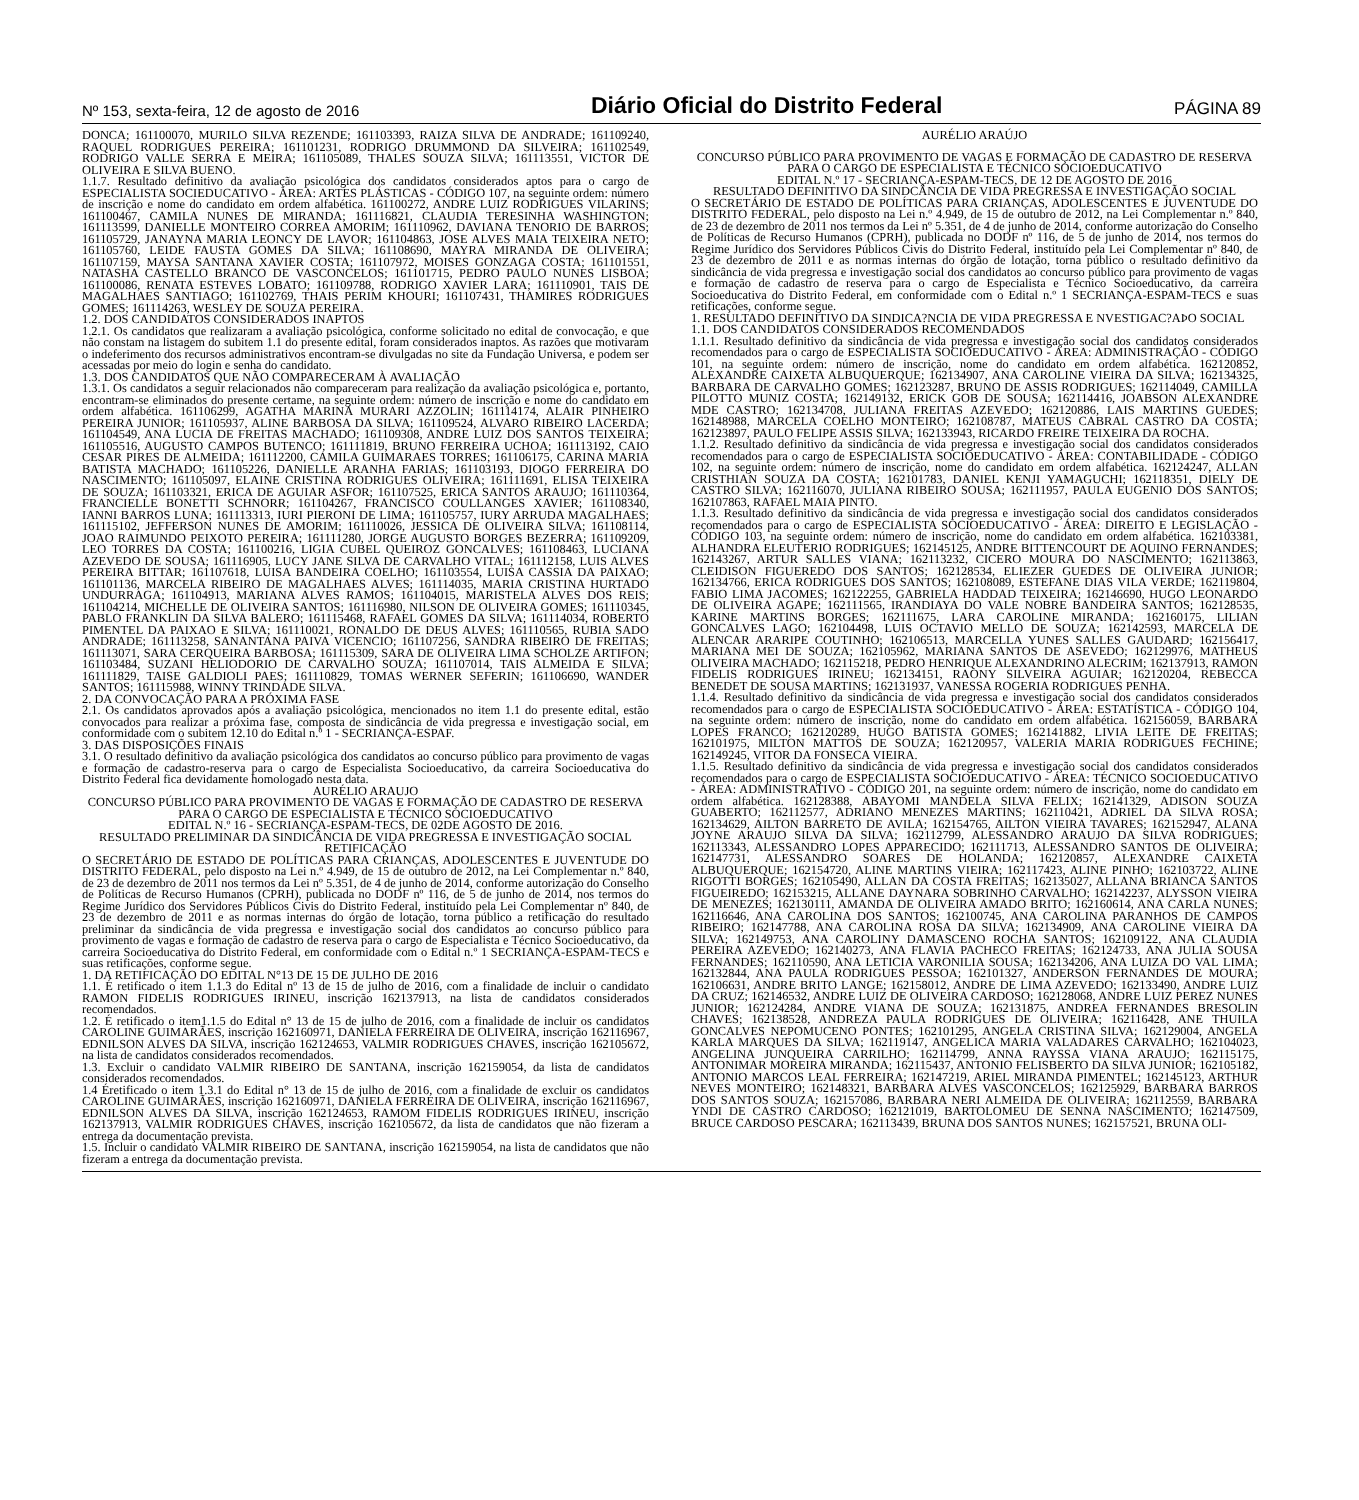Nº 153, sexta-feira, 12 de agosto de 2016 Diário Oficial do Distrito Federal PÁGINA 89
DONCA; 161100070, MURILO SILVA REZENDE; 161103393, RAIZA SILVA DE ANDRADE; 161109240, RAQUEL RODRIGUES PEREIRA; 161101231, RODRIGO DRUMMOND DA SILVEIRA; 161102549, RODRIGO VALLE SERRA E MEIRA; 161105089, THALES SOUZA SILVA; 161113551, VICTOR DE OLIVEIRA E SILVA BUENO.
1.1.7. Resultado definitivo da avaliação psicológica dos candidatos considerados aptos para o cargo de ESPECIALISTA SOCIEDUCATIVO - ÁREA: ARTES PLÁSTICAS - CÓDIGO 107, na seguinte ordem: número de inscrição e nome do candidato em ordem alfabética. 161100272, ANDRE LUIZ RODRIGUES VILARINS; 161100467, CAMILA NUNES DE MIRANDA; 161116821, CLAUDIA TERESINHA WASHINGTON; 161113599, DANIELLE MONTEIRO CORREA AMORIM; 161110962, DAVIANA TENORIO DE BARROS; 161105729, JANAYNA MARIA LEONCY DE LAVOR; 161104863, JOSE ALVES MAIA TEIXEIRA NETO; 161105760, LEIDE FAUSTA GOMES DA SILVA; 161108690, MAYRA MIRANDA DE OLIVEIRA; 161107159, MAYSA SANTANA XAVIER COSTA; 161107972, MOISES GONZAGA COSTA; 161101551, NATASHA CASTELLO BRANCO DE VASCONCELOS; 161101715, PEDRO PAULO NUNES LISBOA; 161100086, RENATA ESTEVES LOBATO; 161109788, RODRIGO XAVIER LARA; 161110901, TAIS DE MAGALHAES SANTIAGO; 161102769, THAIS PERIM KHOURI; 161107431, THAMIRES RODRIGUES GOMES; 161114263, WESLEY DE SOUZA PEREIRA.
1.2. DOS CANDIDATOS CONSIDERADOS INAPTOS
1.2.1. Os candidatos que realizaram a avaliação psicológica, conforme solicitado no edital de convocação, e que não constam na listagem do subitem 1.1 do presente edital, foram considerados inaptos. As razões que motivaram o indeferimento dos recursos administrativos encontram-se divulgadas no site da Fundação Universa, e podem ser acessadas por meio do login e senha do candidato.
1.3. DOS CANDIDATOS QUE NÃO COMPARECERAM À AVALIAÇÃO
1.3.1. Os candidatos a seguir relacionados não compareceram para realização da avaliação psicológica e, portanto, encontram-se eliminados do presente certame, na seguinte ordem: número de inscrição e nome do candidato em ordem alfabética. 161106299, AGATHA MARINA MURARI AZZOLIN; 161114174, ALAIR PINHEIRO PEREIRA JUNIOR; 161105937, ALINE BARBOSA DA SILVA; 161109524, ALVARO RIBEIRO LACERDA; 161104549, ANA LUCIA DE FREITAS MACHADO; 161109308, ANDRE LUIZ DOS SANTOS TEIXEIRA; 161105516, AUGUSTO CAMPOS BUTENCO; 161111819, BRUNO FERREIRA UCHOA; 161113192, CAIO CESAR PIRES DE ALMEIDA; 161112200, CAMILA GUIMARAES TORRES; 161106175, CARINA MARIA BATISTA MACHADO; 161105226, DANIELLE ARANHA FARIAS; 161103193, DIOGO FERREIRA DO NASCIMENTO; 161105097, ELAINE CRISTINA RODRIGUES OLIVEIRA; 161111691, ELISA TEIXEIRA DE SOUZA; 161103321, ERICA DE AGUIAR ASFOR; 161107525, ERICA SANTOS ARAUJO; 161110364, FRANCIELLE BONETTI SCHNORR; 161104267, FRANCISCO COULLANGES XAVIER; 161108340, IANNI BARROS LUNA; 161113313, IURI PIERONI DE LIMA; 161105757, IURY ARRUDA MAGALHAES; 161115102, JEFFERSON NUNES DE AMORIM; 161110026, JESSICA DE OLIVEIRA SILVA; 161108114, JOAO RAIMUNDO PEIXOTO PEREIRA; 161111280, JORGE AUGUSTO BORGES BEZERRA; 161109209, LEO TORRES DA COSTA; 161100216, LIGIA CUBEL QUEIROZ GONCALVES; 161108463, LUCIANA AZEVEDO DE SOUSA; 161116905, LUCY JANE SILVA DE CARVALHO VITAL; 161112158, LUIS ALVES PEREIRA BITTAR; 161107618, LUISA BANDEIRA COELHO; 161103554, LUISA CASSIA DA PAIXAO; 161101136, MARCELA RIBEIRO DE MAGALHAES ALVES; 161114035, MARIA CRISTINA HURTADO UNDURRAGA; 161104913, MARIANA ALVES RAMOS; 161104015, MARISTELA ALVES DOS REIS; 161104214, MICHELLE DE OLIVEIRA SANTOS; 161116980, NILSON DE OLIVEIRA GOMES; 161110345, PABLO FRANKLIN DA SILVA BALERO; 161115468, RAFAEL GOMES DA SILVA; 161114034, ROBERTO PIMENTEL DA PAIXAO E SILVA; 161110021, RONALDO DE DEUS ALVES; 161110565, RUBIA SADO ANDRADE; 161113258, SANANTANA PAIVA VICENCIO; 161107256, SANDRA RIBEIRO DE FREITAS; 161113071, SARA CERQUEIRA BARBOSA; 161115309, SARA DE OLIVEIRA LIMA SCHOLZE ARTIFON; 161103484, SUZANI HELIODORIO DE CARVALHO SOUZA; 161107014, TAIS ALMEIDA E SILVA; 161111829, TAISE GALDIOLI PAES; 161110829, TOMAS WERNER SEFERIN; 161106690, WANDER SANTOS; 161115988, WINNY TRINDADE SILVA.
2. DA CONVOCAÇÃO PARA A PRÓXIMA FASE
2.1. Os candidatos aprovados após a avaliação psicológica, mencionados no item 1.1 do presente edital, estão convocados para realizar a próxima fase, composta de sindicância de vida pregressa e investigação social, em conformidade com o subitem 12.10 do Edital n.º 1 - SECRIANÇA-ESPAF.
3. DAS DISPOSIÇÕES FINAIS
3.1. O resultado definitivo da avaliação psicológica dos candidatos ao concurso público para provimento de vagas e formação de cadastro-reserva para o cargo de Especialista Socioeducativo, da carreira Socioeducativa do Distrito Federal fica devidamente homologado nesta data.
AURÉLIO ARAUJO
CONCURSO PÚBLICO PARA PROVIMENTO DE VAGAS E FORMAÇÃO DE CADASTRO DE RESERVA PARA O CARGO DE ESPECIALISTA E TÉCNICO SOCIOEDUCATIVO
EDITAL N.º 16 - SECRIANÇA-ESPAM-TECS, DE 02DE AGOSTO DE 2016.
RESULTADO PRELIMINAR DA SINDICÂNCIA DE VIDA PREGRESSA E INVESTIGAÇÃO SOCIAL
RETIFICAÇÃO
O SECRETÁRIO DE ESTADO DE POLÍTICAS PARA CRIANÇAS, ADOLESCENTES E JUVENTUDE DO DISTRITO FEDERAL, pelo disposto na Lei n.º 4.949, de 15 de outubro de 2012, na Lei Complementar n.º 840, de 23 de dezembro de 2011 nos termos da Lei nº 5.351, de 4 de junho de 2014, conforme autorização do Conselho de Políticas de Recurso Humanos (CPRH), publicada no DODF nº 116, de 5 de junho de 2014, nos termos do Regime Jurídico dos Servidores Públicos Civis do Distrito Federal, instituído pela Lei Complementar nº 840, de 23 de dezembro de 2011 e as normas internas do órgão de lotação, torna público a retificação do resultado preliminar da sindicância de vida pregressa e investigação social dos candidatos ao concurso público para provimento de vagas e formação de cadastro de reserva para o cargo de Especialista e Técnico Socioeducativo, da carreira Socioeducativa do Distrito Federal, em conformidade com o Edital n.º 1 SECRIANÇA-ESPAM-TECS e suas retificações, conforme segue.
1. DA RETIFICAÇÃO DO EDITAL N°13 DE 15 DE JULHO DE 2016
1.1. É retificado o item 1.1.3 do Edital nº 13 de 15 de julho de 2016, com a finalidade de incluir o candidato RAMON FIDELIS RODRIGUES IRINEU, inscrição 162137913, na lista de candidatos considerados recomendados.
1.2. É retificado o item1.1.5 do Edital n° 13 de 15 de julho de 2016, com a finalidade de incluir os candidatos CAROLINE GUIMARÃES, inscrição 162160971, DANIELA FERREIRA DE OLIVEIRA, inscrição 162116967, EDNILSON ALVES DA SILVA, inscrição 162124653, VALMIR RODRIGUES CHAVES, inscrição 162105672, na lista de candidatos considerados recomendados.
1.3. Excluir o candidato VALMIR RIBEIRO DE SANTANA, inscrição 162159054, da lista de candidatos considerados recomendados.
1.4 Éretificado o item 1.3.1 do Edital n° 13 de 15 de julho de 2016, com a finalidade de excluir os candidatos CAROLINE GUIMARÃES, inscrição 162160971, DANIELA FERREIRA DE OLIVEIRA, inscrição 162116967, EDNILSON ALVES DA SILVA, inscrição 162124653, RAMOM FIDELIS RODRIGUES IRINEU, inscrição 162137913, VALMIR RODRIGUES CHAVES, inscrição 162105672, da lista de candidatos que não fizeram a entrega da documentação prevista.
1.5. Incluir o candidato VALMIR RIBEIRO DE SANTANA, inscrição 162159054, na lista de candidatos que não fizeram a entrega da documentação prevista.
AURÉLIO ARAÚJO
CONCURSO PÚBLICO PARA PROVIMENTO DE VAGAS E FORMAÇÃO DE CADASTRO DE RESERVA PARA O CARGO DE ESPECIALISTA E TÉCNICO SOCIOEDUCATIVO
EDITAL N.º 17 - SECRIANÇA-ESPAM-TECS, DE 12 DE AGOSTO DE 2016
RESULTADO DEFINITIVO DA SINDCÂNCIA DE VIDA PREGRESSA E INVESTIGAÇÃO SOCIAL
O SECRETÁRIO DE ESTADO DE POLÍTICAS PARA CRIANÇAS, ADOLESCENTES E JUVENTUDE DO DISTRITO FEDERAL, pelo disposto na Lei n.º 4.949, de 15 de outubro de 2012, na Lei Complementar n.º 840, de 23 de dezembro de 2011 nos termos da Lei nº 5.351, de 4 de junho de 2014, conforme autorização do Conselho de Políticas de Recurso Humanos (CPRH), publicada no DODF nº 116, de 5 de junho de 2014, nos termos do Regime Jurídico dos Servidores Públicos Civis do Distrito Federal, instituído pela Lei Complementar nº 840, de 23 de dezembro de 2011 e as normas internas do órgão de lotação, torna público o resultado definitivo da sindicância de vida pregressa e investigação social dos candidatos ao concurso público para provimento de vagas e formação de cadastro de reserva para o cargo de Especialista e Técnico Socioeducativo, da carreira Socioeducativa do Distrito Federal, em conformidade com o Edital n.º 1 SECRIANÇA-ESPAM-TECS e suas retificações, conforme segue.
1. RESULTADO DEFINITIVO DA SINDICA?NCIA DE VIDA PREGRESSA E NVESTIGAC?AÞO SOCIAL
1.1. DOS CANDIDATOS CONSIDERADOS RECOMENDADOS
1.1.1. Resultado definitivo da sindicância de vida pregressa e investigação social dos candidatos considerados recomendados para o cargo de ESPECIALISTA SOCIOEDUCATIVO - ÁREA: ADMINISTRAÇÃO - CÓDIGO 101, na seguinte ordem: número de inscrição, nome do candidato em ordem alfabética. 162120852, ALEXANDRE CAIXETA ALBUQUERQUE; 162134907, ANA CAROLINE VIEIRA DA SILVA; 162134325, BARBARA DE CARVALHO GOMES; 162123287, BRUNO DE ASSIS RODRIGUES; 162114049, CAMILLA PILOTTO MUNIZ COSTA; 162149132, ERICK GOB DE SOUSA; 162114416, JOABSON ALEXANDRE MDE CASTRO; 162134708, JULIANA FREITAS AZEVEDO; 162120886, LAIS MARTINS GUEDES; 162148988, MARCELA COELHO MONTEIRO; 162108787, MATEUS CABRAL CASTRO DA COSTA; 162123897, PAULO FELIPE ASSIS SILVA; 162133943, RICARDO FREIRE TEIXEIRA DA ROCHA.
1.1.2. Resultado definitivo da sindicância de vida pregressa e investigação social dos candidatos considerados recomendados para o cargo de ESPECIALISTA SOCIOEDUCATIVO - ÁREA: CONTABILIDADE - CÓDIGO 102, na seguinte ordem: número de inscrição, nome do candidato em ordem alfabética. 162124247, ALLAN CRISTHIAN SOUZA DA COSTA; 162101783, DANIEL KENJI YAMAGUCHI; 162118351, DIELY DE CASTRO SILVA; 162116070, JULIANA RIBEIRO SOUSA; 162111957, PAULA EUGENIO DOS SANTOS; 162107863, RAFAEL MAIA PINTO.
1.1.3. Resultado definitivo da sindicância de vida pregressa e investigação social dos candidatos considerados recomendados para o cargo de ESPECIALISTA SOCIOEDUCATIVO - ÁREA: DIREITO E LEGISLAÇÃO - CÓDIGO 103, na seguinte ordem: número de inscrição, nome do candidato em ordem alfabética. 162103381, ALHANDRA ELEUTERIO RODRIGUES; 162145125, ANDRE BITTENCOURT DE AQUINO FERNANDES; 162143267, ARTUR SALLES VIANA; 162113232, CICERO MOURA DO NASCIMENTO; 162113863, CLEIDISON FIGUEREDO DOS SANTOS; 162128534, ELIEZER GUEDES DE OLIVEIRA JUNIOR; 162134766, ERICA RODRIGUES DOS SANTOS; 162108089, ESTEFANE DIAS VILA VERDE; 162119804, FABIO LIMA JACOMES; 162122255, GABRIELA HADDAD TEIXEIRA; 162146690, HUGO LEONARDO DE OLIVEIRA AGAPE; 162111565, IRANDIAYA DO VALE NOBRE BANDEIRA SANTOS; 162128535, KARINE MARTINS BORGES; 162111675, LARA CAROLINE MIRANDA; 162160175, LILIAN GONCALVES LAGO; 162104498, LUIS OCTAVIO MELLO DE SOUZA; 162142593, MARCELA DE ALENCAR ARARIPE COUTINHO; 162106513, MARCELLA YUNES SALLES GAUDARD; 162156417, MARIANA MEI DE SOUZA; 162105962, MARIANA SANTOS DE ASEVEDO; 162129976, MATHEUS OLIVEIRA MACHADO; 162115218, PEDRO HENRIQUE ALEXANDRINO ALECRIM; 162137913, RAMON FIDELIS RODRIGUES IRINEU; 162134151, RAONY SILVEIRA AGUIAR; 162120204, REBECCA BENEDET DE SOUSA MARTINS; 162131937, VANESSA ROGERIA RODRIGUES PENHA.
1.1.4. Resultado definitivo da sindicância de vida pregressa e investigação social dos candidatos considerados recomendados para o cargo de ESPECIALISTA SOCIOEDUCATIVO - ÁREA: ESTATÍSTICA - CÓDIGO 104, na seguinte ordem: número de inscrição, nome do candidato em ordem alfabética. 162156059, BARBARA LOPES FRANCO; 162120289, HUGO BATISTA GOMES; 162141882, LIVIA LEITE DE FREITAS; 162101975, MILTON MATTOS DE SOUZA; 162120957, VALERIA MARIA RODRIGUES FECHINE; 162149245, VITOR DA FONSECA VIEIRA.
1.1.5. Resultado definitivo da sindicância de vida pregressa e investigação social dos candidatos considerados recomendados para o cargo de ESPECIALISTA SOCIOEDUCATIVO - ÁREA: TÉCNICO SOCIOEDUCATIVO - ÁREA: ADMINISTRATIVO - CÓDIGO 201, na seguinte ordem: número de inscrição, nome do candidato em ordem alfabética. 162128388, ABAYOMI MANDELA SILVA FELIX; 162141329, ADISON SOUZA GUABERTO; 162112577, ADRIANO MENEZES MARTINS; 162110421, ADRIEL DA SILVA ROSA; 162134629, AILTON BARRETO DE AVILA; 162154765, AILTON VIEIRA TAVARES; 162152947, ALANA JOYNE ARAUJO SILVA DA SILVA; 162112799, ALESSANDRO ARAUJO DA SILVA RODRIGUES; 162113343, ALESSANDRO LOPES APPARECIDO; 162111713, ALESSANDRO SANTOS DE OLIVEIRA; 162147731, ALESSANDRO SOARES DE HOLANDA; 162120857, ALEXANDRE CAIXETA ALBUQUERQUE; 162154720, ALINE MARTINS VIEIRA; 162117423, ALINE PINHO; 162103722, ALINE RIGOTTI BORGES; 162105490, ALLAN DA COSTA FREITAS; 162135027, ALLANA BRIANCA SANTOS FIGUEIREDO; 162153215, ALLANE DAYNARA SOBRINHO CARVALHO; 162142237, ALYSSON VIEIRA DE MENEZES; 162130111, AMANDA DE OLIVEIRA AMADO BRITO; 162160614, ANA CARLA NUNES; 162116646, ANA CAROLINA DOS SANTOS; 162100745, ANA CAROLINA PARANHOS DE CAMPOS RIBEIRO; 162147788, ANA CAROLINA ROSA DA SILVA; 162134909, ANA CAROLINE VIEIRA DA SILVA; 162149753, ANA CAROLINY DAMASCENO ROCHA SANTOS; 162109122, ANA CLAUDIA PEREIRA AZEVEDO; 162140273, ANA FLAVIA PACHECO FREITAS; 162124733, ANA JULIA SOUSA FERNANDES; 162110590, ANA LETICIA VARONILIA SOUSA; 162134206, ANA LUIZA DO VAL LIMA; 162132844, ANA PAULA RODRIGUES PESSOA; 162101327, ANDERSON FERNANDES DE MOURA; 162106631, ANDRE BRITO LANGE; 162158012, ANDRE DE LIMA AZEVEDO; 162133490, ANDRE LUIZ DA CRUZ; 162146532, ANDRE LUIZ DE OLIVEIRA CARDOSO; 162128068, ANDRE LUIZ PEREZ NUNES JUNIOR; 162124284, ANDRE VIANA DE SOUZA; 162131875, ANDREA FERNANDES BRESOLIN CHAVES; 162138528, ANDREZA PAULA RODRIGUES DE OLIVEIRA; 162116428, ANE THUILA GONCALVES NEPOMUCENO PONTES; 162101295, ANGELA CRISTINA SILVA; 162129004, ANGELA KARLA MARQUES DA SILVA; 162119147, ANGELICA MARIA VALADARES CARVALHO; 162104023, ANGELINA JUNQUEIRA CARRILHO; 162114799, ANNA RAYSSA VIANA ARAUJO; 162115175, ANTONIMAR MOREIRA MIRANDA; 162115437, ANTONIO FELISBERTO DA SILVA JUNIOR; 162105182, ANTONIO MARCOS LEAL FERREIRA; 162147219, ARIEL MIRANDA PIMENTEL; 162145123, ARTHUR NEVES MONTEIRO; 162148321, BARBARA ALVES VASCONCELOS; 162125929, BARBARA BARROS DOS SANTOS SOUZA; 162157086, BARBARA NERI ALMEIDA DE OLIVEIRA; 162112559, BARBARA YNDI DE CASTRO CARDOSO; 162121019, BARTOLOMEU DE SENNA NASCIMENTO; 162147509, BRUCE CARDOSO PESCARA; 162113439, BRUNA DOS SANTOS NUNES; 162157521, BRUNA OLI-